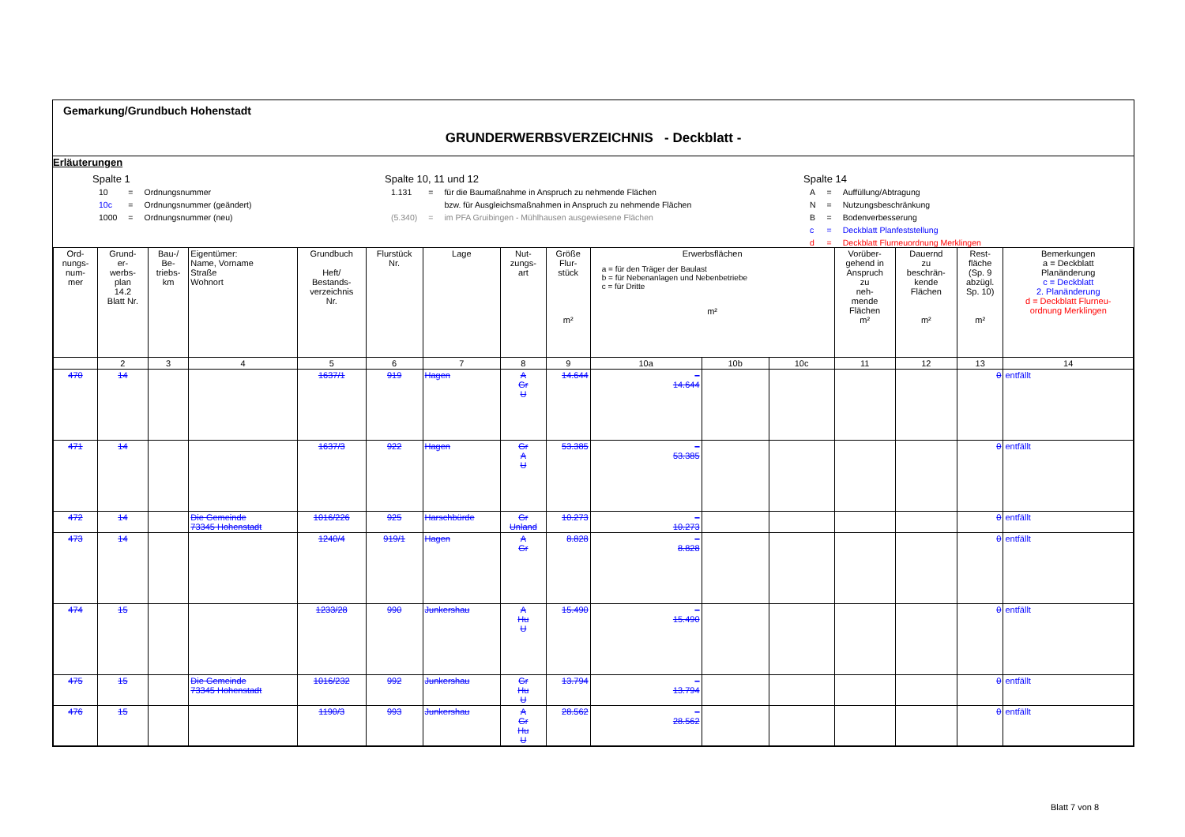Gemarkung/Grundbuch Hohenstadt
GRUNDERWERBSVERZEICHNIS - Deckblatt -
Erläuterungen
Spalte 1
| 10 | = | Ordnungsnummer |
| 10c | = | Ordnungsnummer (geändert) |
| 1000 | = | Ordnungsnummer (neu) |
Spalte 10, 11 und 12
| 1.131 | = | für die Baumaßnahme in Anspruch zu nehmende Flächen |
| | | bzw. für Ausgleichsmaßnahmen in Anspruch zu nehmende Flächen |
| (5.340) | = | im PFA Gruibingen - Mühlhausen ausgewiesene Flächen |
Spalte 14
| A | = | Auffüllung/Abtragung |
| N | = | Nutzungsbeschränkung |
| B | = | Bodenverbesserung |
| c | = | Deckblatt Planfeststellung |
| d | = | Deckblatt Flurneuordnung Merklingen |
| Ord- nungs- num- mer | Grund- er- werbs- plan 14.2 Blatt Nr. | Bau-/ Be- triebs- km | Eigentümer: Name, Vorname Straße Wohnort | Grundbuch Heft/ Bestands- verzeichnis Nr. | Flurstück Nr. | Lage | Nut- zungs- art | Größe Flur- stück m² | Erwerbsflächen a = für den Träger der Baulast b = für Nebenanlagen und Nebenbetriebe c = für Dritte m² | | | Vorüber- gehend in Anspruch zu neh- mende Flächen m² | Dauernd zu beschrän- kende Flächen m² | Rest- fläche (Sp. 9 abzügl. Sp. 10) m² | Bemerkungen a = Deckblatt Planänderung c = Deckblatt 2. Planänderung d = Deckblatt Flurneu- ordnung Merklingen |
| --- | --- | --- | --- | --- | --- | --- | --- | --- | --- | --- | --- | --- | --- | --- | --- |
| | 2 | 3 | 4 | 5 | 6 | 7 | 8 | 9 | 10a | 10b | 10c | 11 | 12 | 13 | 14 |
| 470 | 14 | | | 1637/1 | 919 | Hagen | A Gr U | 14.644 | – 14.644 | | | | | 0 | entfällt |
| 471 | 14 | | | 1637/3 | 922 | Hagen | Gr A U | 53.385 | – 53.385 | | | | | 0 | entfällt |
| 472 | 14 | | Die Gemeinde 73345 Hohenstadt | 1016/226 | 925 | Harschbürde | Gr Unland | 10.273 | – 10.273 | | | | | 0 | entfällt |
| 473 | 14 | | | 1240/4 | 919/1 | Hagen | A Gr | 8.828 | – 8.828 | | | | | 0 | entfällt |
| 474 | 15 | | | 1233/28 | 990 | Junkershau | A Hu U | 15.490 | – 15.490 | | | | | 0 | entfällt |
| 475 | 15 | | Die Gemeinde 73345 Hohenstadt | 1016/232 | 992 | Junkershau | Gr Hu U | 13.794 | – 13.794 | | | | | 0 | entfällt |
| 476 | 15 | | | 1190/3 | 993 | Junkershau | A Gr Hu U | 28.562 | – 28.562 | | | | | 0 | entfällt |
Blatt 7 von 8